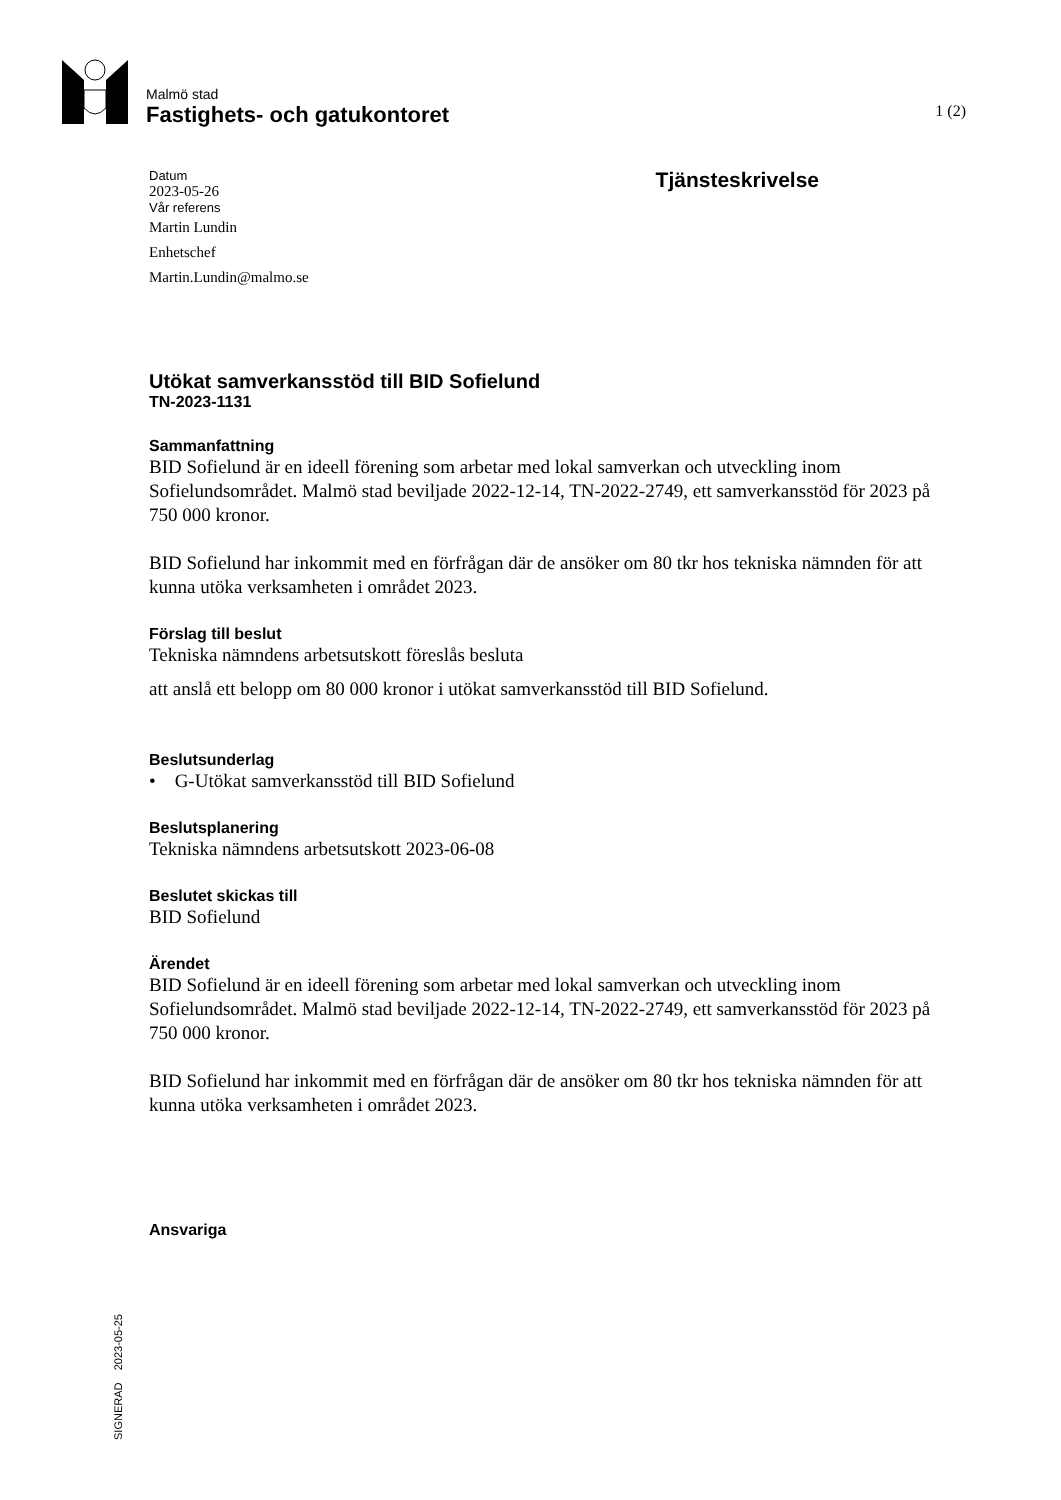Malmö stad
Fastighets- och gatukontoret 1 (2)
Datum
2023-05-26
Vår referens
Martin Lundin
Enhetschef
Martin.Lundin@malmo.se
Tjänsteskrivelse
Utökat samverkansstöd till BID Sofielund
TN-2023-1131
Sammanfattning
BID Sofielund är en ideell förening som arbetar med lokal samverkan och utveckling inom Sofielundsområdet. Malmö stad beviljade 2022-12-14, TN-2022-2749, ett samverkansstöd för 2023 på 750 000 kronor.
BID Sofielund har inkommit med en förfrågan där de ansöker om 80 tkr hos tekniska nämnden för att kunna utöka verksamheten i området 2023.
Förslag till beslut
Tekniska nämndens arbetsutskott föreslås besluta
att anslå ett belopp om 80 000 kronor i utökat samverkansstöd till BID Sofielund.
Beslutsunderlag
• G-Utökat samverkansstöd till BID Sofielund
Beslutsplanering
Tekniska nämndens arbetsutskott 2023-06-08
Beslutet skickas till
BID Sofielund
Ärendet
BID Sofielund är en ideell förening som arbetar med lokal samverkan och utveckling inom Sofielundsområdet. Malmö stad beviljade 2022-12-14, TN-2022-2749, ett samverkansstöd för 2023 på 750 000 kronor.
BID Sofielund har inkommit med en förfrågan där de ansöker om 80 tkr hos tekniska nämnden för att kunna utöka verksamheten i området 2023.
Ansvariga
SIGNERAD 2023-05-25